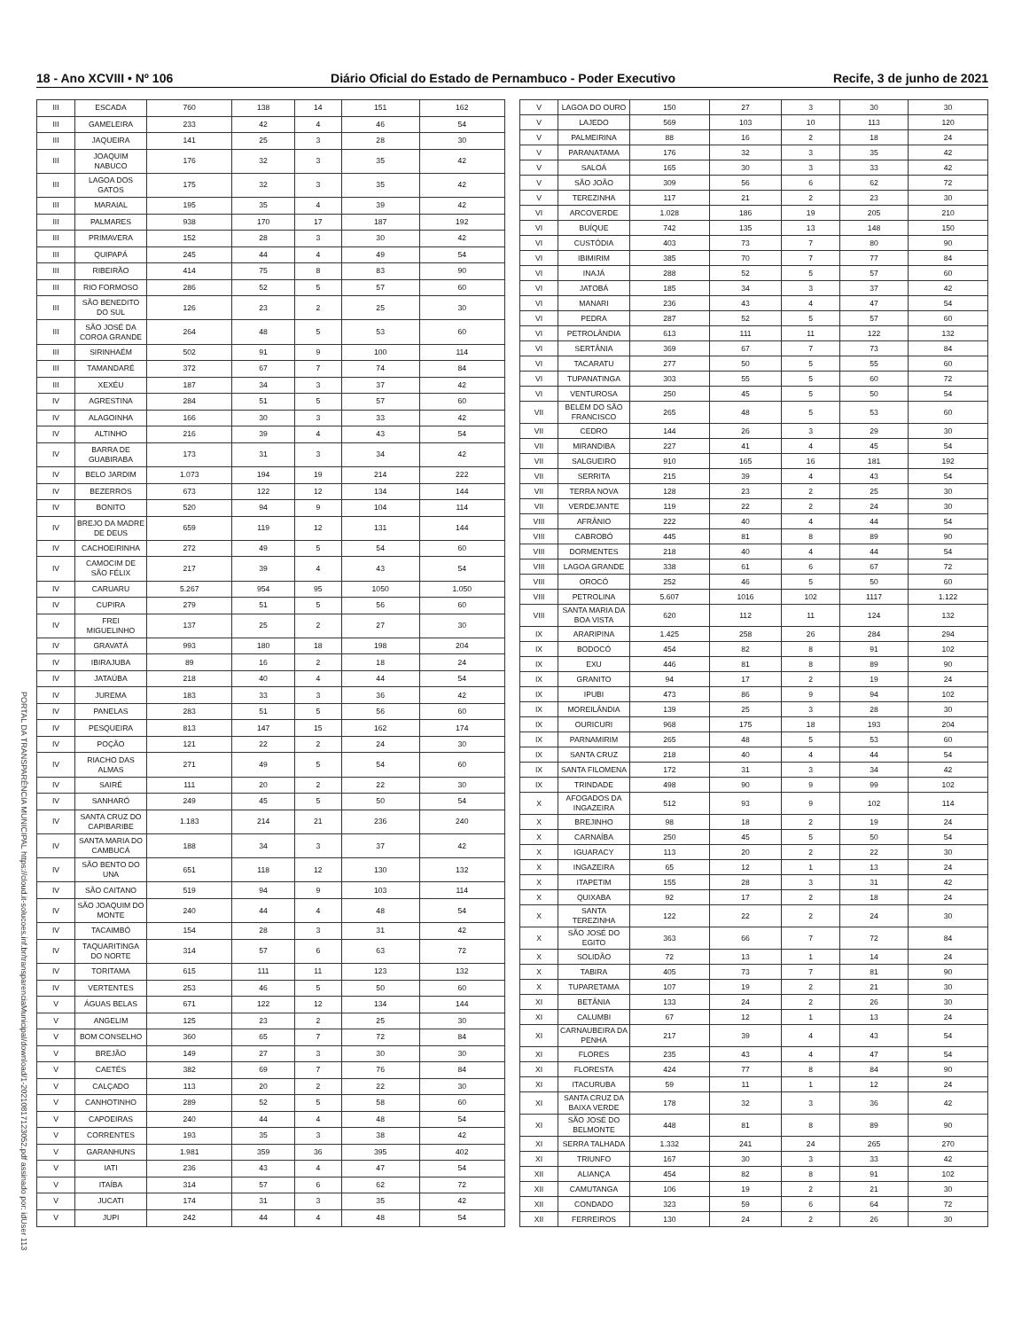18 - Ano XCVIII • Nº 106 Diário Oficial do Estado de Pernambuco - Poder Executivo Recife, 3 de junho de 2021
| III | ESCADA | 760 | 138 | 14 | 151 | 162 |
| III | GAMELEIRA | 233 | 42 | 4 | 46 | 54 |
| III | JAQUEIRA | 141 | 25 | 3 | 28 | 30 |
| III | JOAQUIM NABUCO | 176 | 32 | 3 | 35 | 42 |
| III | LAGOA DOS GATOS | 175 | 32 | 3 | 35 | 42 |
| III | MARAIAL | 195 | 35 | 4 | 39 | 42 |
| III | PALMARES | 938 | 170 | 17 | 187 | 192 |
| III | PRIMAVERA | 152 | 28 | 3 | 30 | 42 |
| III | QUIPAPÁ | 245 | 44 | 4 | 49 | 54 |
| III | RIBEIRÃO | 414 | 75 | 8 | 83 | 90 |
| III | RIO FORMOSO | 286 | 52 | 5 | 57 | 60 |
| III | SÃO BENEDITO DO SUL | 126 | 23 | 2 | 25 | 30 |
| III | SÃO JOSÉ DA COROA GRANDE | 264 | 48 | 5 | 53 | 60 |
| III | SIRINHAÉM | 502 | 91 | 9 | 100 | 114 |
| III | TAMANDARÉ | 372 | 67 | 7 | 74 | 84 |
| III | XEXÉU | 187 | 34 | 3 | 37 | 42 |
| IV | AGRESTINA | 284 | 51 | 5 | 57 | 60 |
| IV | ALAGOINHA | 166 | 30 | 3 | 33 | 42 |
| IV | ALTINHO | 216 | 39 | 4 | 43 | 54 |
| IV | BARRA DE GUABIRABA | 173 | 31 | 3 | 34 | 42 |
| IV | BELO JARDIM | 1.073 | 194 | 19 | 214 | 222 |
| IV | BEZERROS | 673 | 122 | 12 | 134 | 144 |
| IV | BONITO | 520 | 94 | 9 | 104 | 114 |
| IV | BREJO DA MADRE DE DEUS | 659 | 119 | 12 | 131 | 144 |
| IV | CACHOEIRINHA | 272 | 49 | 5 | 54 | 60 |
| IV | CAMOCIM DE SÃO FÉLIX | 217 | 39 | 4 | 43 | 54 |
| IV | CARUARU | 5.267 | 954 | 95 | 1050 | 1.050 |
| IV | CUPIRA | 279 | 51 | 5 | 56 | 60 |
| IV | FREI MIGUELINHO | 137 | 25 | 2 | 27 | 30 |
| IV | GRAVATÁ | 993 | 180 | 18 | 198 | 204 |
| IV | IBIRAJUBA | 89 | 16 | 2 | 18 | 24 |
| IV | JATAÚBA | 218 | 40 | 4 | 44 | 54 |
| IV | JUREMA | 183 | 33 | 3 | 36 | 42 |
| IV | PANELAS | 283 | 51 | 5 | 56 | 60 |
| IV | PESQUEIRA | 813 | 147 | 15 | 162 | 174 |
| IV | POÇÃO | 121 | 22 | 2 | 24 | 30 |
| IV | RIACHO DAS ALMAS | 271 | 49 | 5 | 54 | 60 |
| IV | SAIRÉ | 111 | 20 | 2 | 22 | 30 |
| IV | SANHARÓ | 249 | 45 | 5 | 50 | 54 |
| IV | SANTA CRUZ DO CAPIBARIBE | 1.183 | 214 | 21 | 236 | 240 |
| IV | SANTA MARIA DO CAMBUCÁ | 188 | 34 | 3 | 37 | 42 |
| IV | SÃO BENTO DO UNA | 651 | 118 | 12 | 130 | 132 |
| IV | SÃO CAITANO | 519 | 94 | 9 | 103 | 114 |
| IV | SÃO JOAQUIM DO MONTE | 240 | 44 | 4 | 48 | 54 |
| IV | TACAIMBÓ | 154 | 28 | 3 | 31 | 42 |
| IV | TAQUARITINGA DO NORTE | 314 | 57 | 6 | 63 | 72 |
| IV | TORITAMA | 615 | 111 | 11 | 123 | 132 |
| IV | VERTENTES | 253 | 46 | 5 | 50 | 60 |
| V | ÁGUAS BELAS | 671 | 122 | 12 | 134 | 144 |
| V | ANGELIM | 125 | 23 | 2 | 25 | 30 |
| V | BOM CONSELHO | 360 | 65 | 7 | 72 | 84 |
| V | BREJÃO | 149 | 27 | 3 | 30 | 30 |
| V | CAETÉS | 382 | 69 | 7 | 76 | 84 |
| V | CALÇADO | 113 | 20 | 2 | 22 | 30 |
| V | CANHOTINHO | 289 | 52 | 5 | 58 | 60 |
| V | CAPOEIRAS | 240 | 44 | 4 | 48 | 54 |
| V | CORRENTES | 193 | 35 | 3 | 38 | 42 |
| V | GARANHUNS | 1.981 | 359 | 36 | 395 | 402 |
| V | IATI | 236 | 43 | 4 | 47 | 54 |
| V | ITAÍBA | 314 | 57 | 6 | 62 | 72 |
| V | JUCATI | 174 | 31 | 3 | 35 | 42 |
| V | JUPI | 242 | 44 | 4 | 48 | 54 |
| V | LAGOA DO OURO | 150 | 27 | 3 | 30 | 30 |
| V | LAJEDO | 569 | 103 | 10 | 113 | 120 |
| V | PALMEIRINA | 88 | 16 | 2 | 18 | 24 |
| V | PARANATAMA | 176 | 32 | 3 | 35 | 42 |
| V | SALOÁ | 165 | 30 | 3 | 33 | 42 |
| V | SÃO JOÃO | 309 | 56 | 6 | 62 | 72 |
| V | TEREZINHA | 117 | 21 | 2 | 23 | 30 |
| VI | ARCOVERDE | 1.028 | 186 | 19 | 205 | 210 |
| VI | BUÍQUE | 742 | 135 | 13 | 148 | 150 |
| VI | CUSTÓDIA | 403 | 73 | 7 | 80 | 90 |
| VI | IBIMIRIM | 385 | 70 | 7 | 77 | 84 |
| VI | INAJÁ | 288 | 52 | 5 | 57 | 60 |
| VI | JATOBÁ | 185 | 34 | 3 | 37 | 42 |
| VI | MANARI | 236 | 43 | 4 | 47 | 54 |
| VI | PEDRA | 287 | 52 | 5 | 57 | 60 |
| VI | PETROLÂNDIA | 613 | 111 | 11 | 122 | 132 |
| VI | SERTÂNIA | 369 | 67 | 7 | 73 | 84 |
| VI | TACARATU | 277 | 50 | 5 | 55 | 60 |
| VI | TUPANATINGA | 303 | 55 | 5 | 60 | 72 |
| VI | VENTUROSA | 250 | 45 | 5 | 50 | 54 |
| VII | BELÉM DO SÃO FRANCISCO | 265 | 48 | 5 | 53 | 60 |
| VII | CEDRO | 144 | 26 | 3 | 29 | 30 |
| VII | MIRANDIBA | 227 | 41 | 4 | 45 | 54 |
| VII | SALGUEIRO | 910 | 165 | 16 | 181 | 192 |
| VII | SERRITA | 215 | 39 | 4 | 43 | 54 |
| VII | TERRA NOVA | 128 | 23 | 2 | 25 | 30 |
| VII | VERDEJANTE | 119 | 22 | 2 | 24 | 30 |
| VIII | AFRÂNIO | 222 | 40 | 4 | 44 | 54 |
| VIII | CABROBÓ | 445 | 81 | 8 | 89 | 90 |
| VIII | DORMENTES | 218 | 40 | 4 | 44 | 54 |
| VIII | LAGOA GRANDE | 338 | 61 | 6 | 67 | 72 |
| VIII | OROCÓ | 252 | 46 | 5 | 50 | 60 |
| VIII | PETROLINA | 5.607 | 1016 | 102 | 1117 | 1.122 |
| VIII | SANTA MARIA DA BOA VISTA | 620 | 112 | 11 | 124 | 132 |
| IX | ARARIPINA | 1.425 | 258 | 26 | 284 | 294 |
| IX | BODOCÓ | 454 | 82 | 8 | 91 | 102 |
| IX | EXU | 446 | 81 | 8 | 89 | 90 |
| IX | GRANITO | 94 | 17 | 2 | 19 | 24 |
| IX | IPUBI | 473 | 86 | 9 | 94 | 102 |
| IX | MOREILÂNDIA | 139 | 25 | 3 | 28 | 30 |
| IX | OURICURI | 968 | 175 | 18 | 193 | 204 |
| IX | PARNAMIRIM | 265 | 48 | 5 | 53 | 60 |
| IX | SANTA CRUZ | 218 | 40 | 4 | 44 | 54 |
| IX | SANTA FILOMENA | 172 | 31 | 3 | 34 | 42 |
| IX | TRINDADE | 498 | 90 | 9 | 99 | 102 |
| X | AFOGADOS DA INGAZEIRA | 512 | 93 | 9 | 102 | 114 |
| X | BREJINHO | 98 | 18 | 2 | 19 | 24 |
| X | CARNAÍBA | 250 | 45 | 5 | 50 | 54 |
| X | IGUARACY | 113 | 20 | 2 | 22 | 30 |
| X | INGAZEIRA | 65 | 12 | 1 | 13 | 24 |
| X | ITAPETIM | 155 | 28 | 3 | 31 | 42 |
| X | QUIXABA | 92 | 17 | 2 | 18 | 24 |
| X | SANTA TEREZINHA | 122 | 22 | 2 | 24 | 30 |
| X | SÃO JOSÉ DO EGITO | 363 | 66 | 7 | 72 | 84 |
| X | SOLIDÃO | 72 | 13 | 1 | 14 | 24 |
| X | TABIRA | 405 | 73 | 7 | 81 | 90 |
| X | TUPARETAMA | 107 | 19 | 2 | 21 | 30 |
| XI | BETÂNIA | 133 | 24 | 2 | 26 | 30 |
| XI | CALUMBI | 67 | 12 | 1 | 13 | 24 |
| XI | CARNAUBEIRA DA PENHA | 217 | 39 | 4 | 43 | 54 |
| XI | FLORES | 235 | 43 | 4 | 47 | 54 |
| XI | FLORESTA | 424 | 77 | 8 | 84 | 90 |
| XI | ITACURUBA | 59 | 11 | 1 | 12 | 24 |
| XI | SANTA CRUZ DA BAIXA VERDE | 178 | 32 | 3 | 36 | 42 |
| XI | SÃO JOSÉ DO BELMONTE | 448 | 81 | 8 | 89 | 90 |
| XI | SERRA TALHADA | 1.332 | 241 | 24 | 265 | 270 |
| XI | TRIUNFO | 167 | 30 | 3 | 33 | 42 |
| XII | ALIANÇA | 454 | 82 | 8 | 91 | 102 |
| XII | CAMUTANGA | 106 | 19 | 2 | 21 | 30 |
| XII | CONDADO | 323 | 59 | 6 | 64 | 72 |
| XII | FERREIROS | 130 | 24 | 2 | 26 | 30 |
PORTAL DA TRANSPARÊNCIA MUNICIPAL https://cloud.it-solucoes.inf.br/transparenciaMunicipal/download/1-20210817123052.pdf assinado por: idUser 113